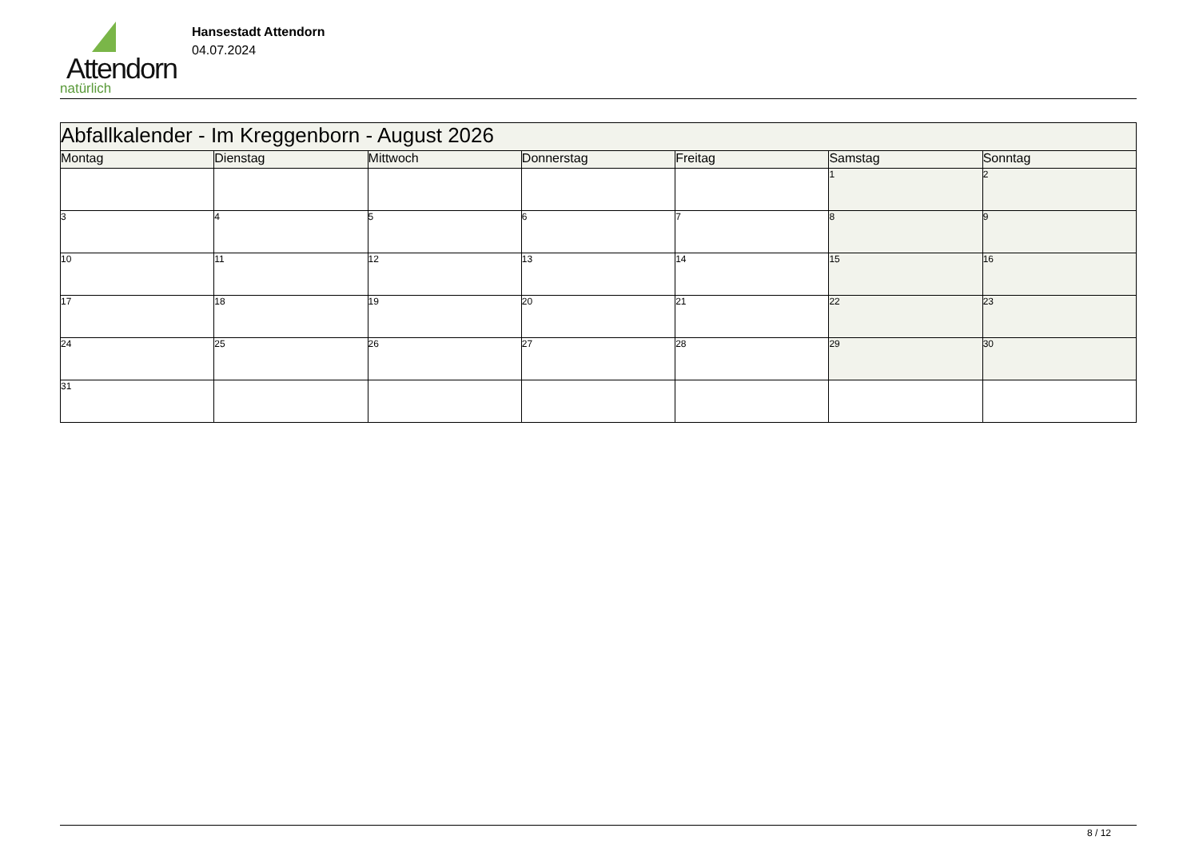Attendorn
natürlich
Hansestadt Attendorn
04.07.2024
| Abfallkalender - Im Kreggenborn - August 2026 | | | | | | |
| --- | --- | --- | --- | --- | --- | --- |
| Montag | Dienstag | Mittwoch | Donnerstag | Freitag | Samstag | Sonntag |
| | | | | | 1 | 2 |
| 3 | 4 | 5 | 6 | 7 | 8 | 9 |
| 10 | 11 | 12 | 13 | 14 | 15 | 16 |
| 17 | 18 | 19 | 20 | 21 | 22 | 23 |
| 24 | 25 | 26 | 27 | 28 | 29 | 30 |
| 31 | | | | | | |
8 / 12